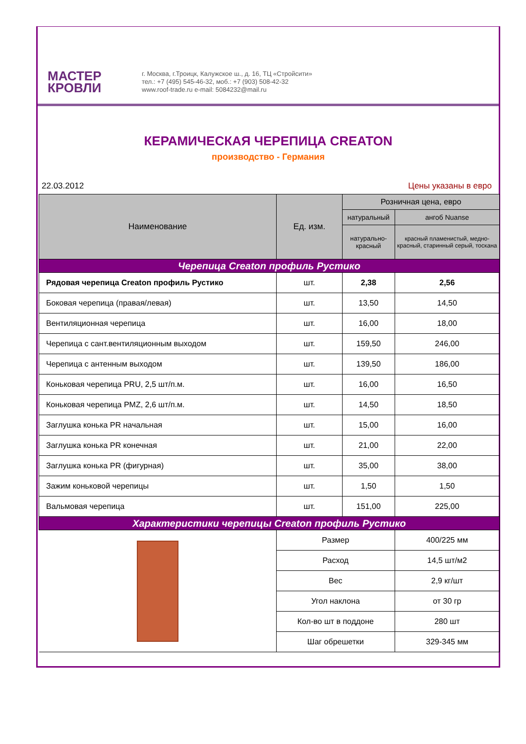МАСТЕР
КРОВЛИ
г. Москва, г.Троицк, Калужское ш., д. 16, ТЦ «Стройсити»
тел.: +7 (495) 545-46-32, моб.: +7 (903) 508-42-32
www.roof-trade.ru e-mail: 5084232@mail.ru
КЕРАМИЧЕСКАЯ ЧЕРЕПИЦА CREATON
производство - Германия
22.03.2012 Цены указаны в евро
| Наименование | Ед. изм. | Розничная цена, евро | |
| --- | --- | --- | --- |
| | | натуральный | ангоб Nuanse |
| | | натурально-красный | красный пламенистый, медно-красный, старинный серый, тоскана |
| Черепица Creaton профиль Рустико | | | |
| Рядовая черепица Creaton профиль Рустико | шт. | 2,38 | 2,56 |
| Боковая черепица (правая/левая) | шт. | 13,50 | 14,50 |
| Вентиляционная черепица | шт. | 16,00 | 18,00 |
| Черепица с сант.вентиляционным выходом | шт. | 159,50 | 246,00 |
| Черепица с антенным выходом | шт. | 139,50 | 186,00 |
| Коньковая черепица PRU, 2,5 шт/п.м. | шт. | 16,00 | 16,50 |
| Коньковая черепица PMZ, 2,6 шт/п.м. | шт. | 14,50 | 18,50 |
| Заглушка конька PR начальная | шт. | 15,00 | 16,00 |
| Заглушка конька PR конечная | шт. | 21,00 | 22,00 |
| Заглушка конька PR (фигурная) | шт. | 35,00 | 38,00 |
| Зажим коньковой черепицы | шт. | 1,50 | 1,50 |
| Вальмовая черепица | шт. | 151,00 | 225,00 |
| Характеристики черепицы Creaton профиль Рустико | | | |
| | Размер | | 400/225 мм |
| | Расход | | 14,5 шт/м2 |
| | Вес | | 2,9 кг/шт |
| | Угол наклона | | от 30 гр |
| | Кол-во шт в поддоне | | 280 шт |
| | Шаг обрешетки | | 329-345 мм |